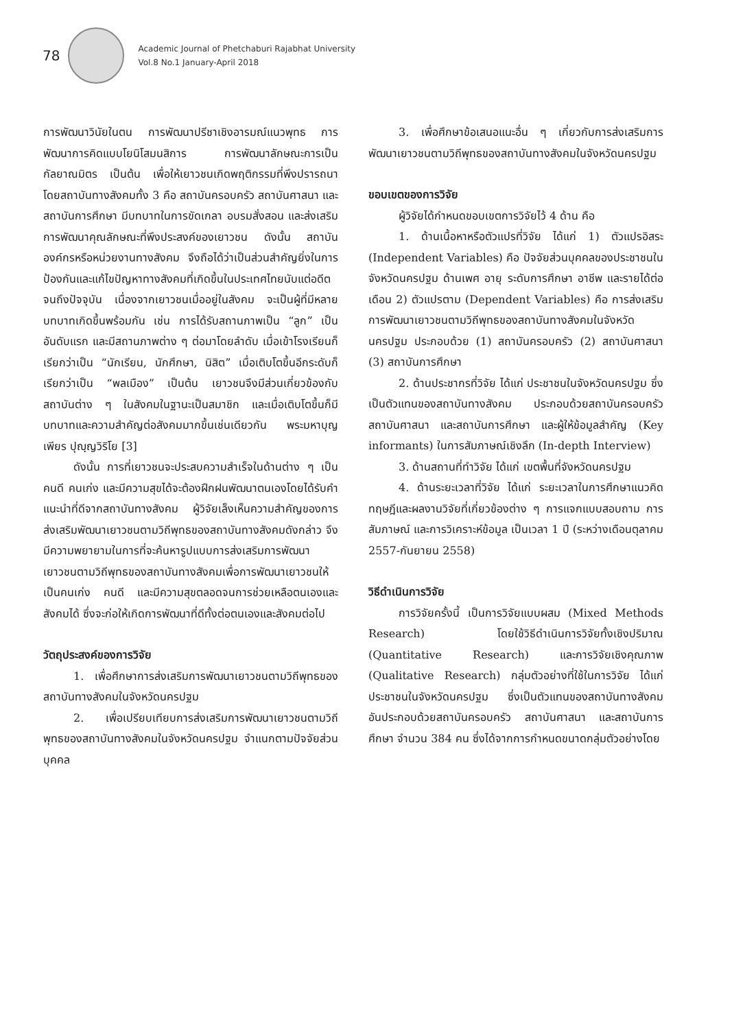78
Academic Journal of Phetchaburi Rajabhat University
Vol.8 No.1 January-April 2018
การพัฒนาวินัยในตน การพัฒนาปรีชาเชิงอารมณ์แนวพุทธ การพัฒนาการคิดแบบโยนิโสมนสิการ การพัฒนาลักษณะการเป็นกัลยาณมิตร เป็นต้น เพื่อให้เยาวชนเกิดพฤติกรรมที่พึงปรารถนา โดยสถาบันทางสังคมทั้ง 3 คือ สถาบันครอบครัว สถาบันศาสนา และสถาบันการศึกษา มีบทบาทในการขัดเกลา อบรมสั่งสอน และส่งเสริมการพัฒนาคุณลักษณะที่พึงประสงค์ของเยาวชน ดังนั้น สถาบัน องค์กรหรือหน่วยงานทางสังคม จึงถือได้ว่าเป็นส่วนสำคัญยิ่งในการป้องกันและแก้ไขปัญหาทางสังคมที่เกิดขึ้นในประเทศไทยนับแต่อดีตจนถึงปัจจุบัน เนื่องจากเยาวชนเมื่ออยู่ในสังคม จะเป็นผู้ที่มีหลายบทบาทเกิดขึ้นพร้อมกัน เช่น การได้รับสถานภาพเป็น “ลูก” เป็นอันดับแรก และมีสถานภาพต่าง ๆ ต่อมาโดยลำดับ เมื่อเข้าโรงเรียนก็เรียกว่าเป็น “นักเรียน, นักศึกษา, นิสิต” เมื่อเติบโตขึ้นอีกระดับก็เรียกว่าเป็น “พลเมือง” เป็นต้น เยาวชนจึงมีส่วนเกี่ยวข้องกับสถาบันต่าง ๆ ในสังคมในฐานะเป็นสมาชิก และเมื่อเติบโตขึ้นก็มีบทบาทและความสำคัญต่อสังคมมากขึ้นเช่นเดียวกัน พระมหาบุญเพียร ปุญฺญวิริโย [3]
ดังนั้น การที่เยาวชนจะประสบความสำเร็จในด้านต่าง ๆ เป็นคนดี คนเก่ง และมีความสุขได้จะต้องฝึกฝนพัฒนาตนเองโดยได้รับคำแนะนำที่ดีจากสถาบันทางสังคม ผู้วิจัยเล็งเห็นความสำคัญของการส่งเสริมพัฒนาเยาวชนตามวิถีพุทธของสถาบันทางสังคมดังกล่าว จึงมีความพยายามในการที่จะค้นหารูปแบบการส่งเสริมการพัฒนาเยาวชนตามวิถีพุทธของสถาบันทางสังคมเพื่อการพัฒนาเยาวชนให้เป็นคนเก่ง คนดี และมีความสุขตลอดจนการช่วยเหลือตนเองและสังคมได้ ซึ่งจะก่อให้เกิดการพัฒนาที่ดีทั้งต่อตนเองและสังคมต่อไป
วัตถุประสงค์ของการวิจัย
1. เพื่อศึกษาการส่งเสริมการพัฒนาเยาวชนตามวิถีพุทธของสถาบันทางสังคมในจังหวัดนครปฐม
2. เพื่อเปรียบเทียบการส่งเสริมการพัฒนาเยาวชนตามวิถีพุทธของสถาบันทางสังคมในจังหวัดนครปฐม จำแนกตามปัจจัยส่วนบุคคล
3. เพื่อศึกษาข้อเสนอแนะอื่น ๆ เกี่ยวกับการส่งเสริมการพัฒนาเยาวชนตามวิถีพุทธของสถาบันทางสังคมในจังหวัดนครปฐม
ขอบเขตของการวิจัย
ผู้วิจัยได้กำหนดขอบเขตการวิจัยไว้ 4 ด้าน คือ
1. ด้านเนื้อหาหรือตัวแปรที่วิจัย ได้แก่ 1) ตัวแปรอิสระ (Independent Variables) คือ ปัจจัยส่วนบุคคลของประชาชนในจังหวัดนครปฐม ด้านเพศ อายุ ระดับการศึกษา อาชีพ และรายได้ต่อเดือน 2) ตัวแปรตาม (Dependent Variables) คือ การส่งเสริมการพัฒนาเยาวชนตามวิถีพุทธของสถาบันทางสังคมในจังหวัดนครปฐม ประกอบด้วย (1) สถาบันครอบครัว (2) สถาบันศาสนา (3) สถาบันการศึกษา
2. ด้านประชากรที่วิจัย ได้แก่ ประชาชนในจังหวัดนครปฐม ซึ่งเป็นตัวแทนของสถาบันทางสังคม ประกอบด้วยสถาบันครอบครัว สถาบันศาสนา และสถาบันการศึกษา และผู้ให้ข้อมูลสำคัญ (Key informants) ในการสัมภาษณ์เชิงลึก (In-depth Interview)
3. ด้านสถานที่ทำวิจัย ได้แก่ เขตพื้นที่จังหวัดนครปฐม
4. ด้านระยะเวลาที่วิจัย ได้แก่ ระยะเวลาในการศึกษาแนวคิดทฤษฎีและผลงานวิจัยที่เกี่ยวข้องต่าง ๆ การแจกแบบสอบถาม การสัมภาษณ์ และการวิเคราะห์ข้อมูล เป็นเวลา 1 ปี (ระหว่างเดือนตุลาคม 2557-กันยายน 2558)
วิธีดำเนินการวิจัย
การวิจัยครั้งนี้ เป็นการวิจัยแบบผสม (Mixed Methods Research) โดยใช้วิธีดำเนินการวิจัยทั้งเชิงปริมาณ (Quantitative Research) และการวิจัยเชิงคุณภาพ (Qualitative Research) กลุ่มตัวอย่างที่ใช้ในการวิจัย ได้แก่ ประชาชนในจังหวัดนครปฐม ซึ่งเป็นตัวแทนของสถาบันทางสังคม อันประกอบด้วยสถาบันครอบครัว สถาบันศาสนา และสถาบันการศึกษา จำนวน 384 คน ซึ่งได้จากการกำหนดขนาดกลุ่มตัวอย่างโดย